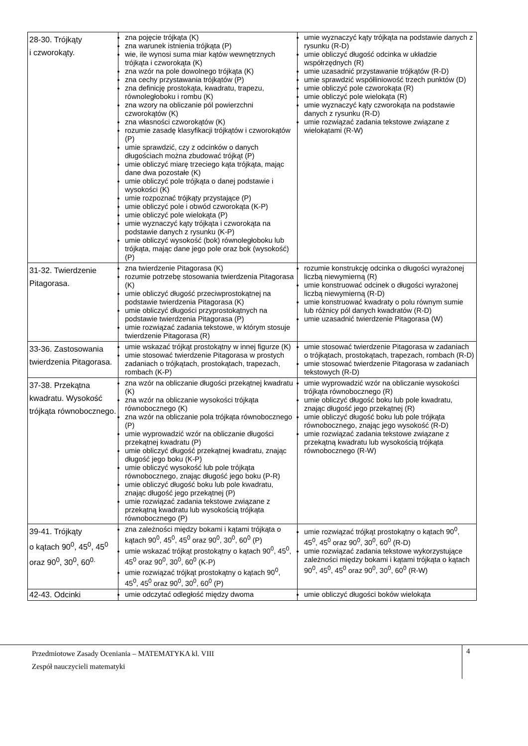| 28-30. Trójkąty i czworokąty. | zna pojęcie trójkąta (K) zna warunek istnienia trójkąta (P) wie, ile wynosi suma miar kątów wewnętrznych trójkąta i czworokąta (K) zna wzór na pole dowolnego trójkąta (K) zna cechy przystawania trójkątów (P) zna definicję prostokąta, kwadratu, trapezu, równoległoboku i rombu (K) zna wzory na obliczanie pól powierzchni czworokątów (K) zna własności czworokątów (K) rozumie zasadę klasyfikacji trójkątów i czworokątów (P) umie sprawdzić, czy z odcinków o danych długościach można zbudować trójkąt (P) umie obliczyć miarę trzeciego kąta trójkąta, mając dane dwa pozostałe (K) umie obliczyć pole trójkąta o danej podstawie i wysokości (K) umie rozpoznać trójkąty przystające (P) umie obliczyć pole i obwód czworokąta (K-P) umie obliczyć pole wielokąta (P) umie wyznaczyć kąty trójkąta i czworokąta na podstawie danych z rysunku (K-P) umie obliczyć wysokość (bok) równoległoboku lub trójkąta, mając dane jego pole oraz bok (wysokość) (P) | umie wyznaczyć kąty trójkąta na podstawie danych z rysunku (R-D) umie obliczyć długość odcinka w układzie współrzędnych (R) umie uzasadnić przystawanie trójkątów (R-D) umie sprawdzić współliniowość trzech punktów (D) umie obliczyć pole czworokąta (R) umie obliczyć pole wielokąta (R) umie wyznaczyć kąty czworokąta na podstawie danych z rysunku (R-D) umie rozwiązać zadania tekstowe związane z wielokątami (R-W) |
| 31-32. Twierdzenie Pitagorasa. | zna twierdzenie Pitagorasa (K) rozumie potrzebę stosowania twierdzenia Pitagorasa (K) umie obliczyć długość przeciwprostokątnej na podstawie twierdzenia Pitagorasa (K) umie obliczyć długości przyprostokątnych na podstawie twierdzenia Pitagorasa (P) umie rozwiązać zadania tekstowe, w którym stosuje twierdzenie Pitagorasa (R) | rozumie konstrukcję odcinka o długości wyrażonej liczbą niewymierną (R) umie konstruować odcinek o długości wyrażonej liczbą niewymierną (R-D) umie konstruować kwadraty o polu równym sumie lub różnicy pól danych kwadratów (R-D) umie uzasadnić twierdzenie Pitagorasa (W) |
| 33-36. Zastosowania twierdzenia Pitagorasa. | umie wskazać trójkąt prostokątny w innej figurze (K) umie stosować twierdzenie Pitagorasa w prostych zadaniach o trójkątach, prostokątach, trapezach, rombach (K-P) | umie stosować twierdzenie Pitagorasa w zadaniach o trójkątach, prostokątach, trapezach, rombach (R-D) umie stosować twierdzenie Pitagorasa w zadaniach tekstowych (R-D) |
| 37-38. Przekątna kwadratu. Wysokość trójkąta równobocznego. | zna wzór na obliczanie długości przekątnej kwadratu (K) zna wzór na obliczanie wysokości trójkąta równobocznego (K) zna wzór na obliczanie pola trójkąta równobocznego (P) umie wyprowadzić wzór na obliczanie długości przekątnej kwadratu (P) umie obliczyć długość przekątnej kwadratu, znając długość jego boku (K-P) umie obliczyć wysokość lub pole trójkąta równobocznego, znając długość jego boku (P-R) umie obliczyć długość boku lub pole kwadratu, znając długość jego przekątnej (P) umie rozwiązać zadania tekstowe związane z przekątną kwadratu lub wysokością trójkąta równobocznego (P) | umie wyprowadzić wzór na obliczanie wysokości trójkąta równobocznego (R) umie obliczyć długość boku lub pole kwadratu, znając długość jego przekątnej (R) umie obliczyć długość boku lub pole trójkąta równobocznego, znając jego wysokość (R-D) umie rozwiązać zadania tekstowe związane z przekątną kwadratu lub wysokością trójkąta równobocznego (R-W) |
| 39-41. Trójkąty o kątach 90<sup>0</sup>, 45<sup>0</sup>, 45<sup>0</sup> oraz 90<sup>0</sup>, 30<sup>0</sup>, 60<sup>0.</sup> | zna zależności między bokami i kątami trójkąta o kątach 90<sup>0</sup>, 45<sup>0</sup>, 45<sup>0</sup> oraz 90<sup>0</sup>, 30<sup>0</sup>, 60<sup>0</sup> (P) umie wskazać trójkąt prostokątny o kątach 90<sup>0</sup>, 45<sup>0</sup>, 45<sup>0</sup> oraz 90<sup>0</sup>, 30<sup>0</sup>, 60<sup>0</sup> (K-P) umie rozwiązać trójkąt prostokątny o kątach 90<sup>0</sup>, 45<sup>0</sup>, 45<sup>0</sup> oraz 90<sup>0</sup>, 30<sup>0</sup>, 60<sup>0</sup> (P) | umie rozwiązać trójkąt prostokątny o kątach 90<sup>0</sup>, 45<sup>0</sup>, 45<sup>0</sup> oraz 90<sup>0</sup>, 30<sup>0</sup>, 60<sup>0</sup> (R-D) umie rozwiązać zadania tekstowe wykorzystujące zależności między bokami i kątami trójkąta o kątach 90<sup>0</sup>, 45<sup>0</sup>, 45<sup>0</sup> oraz 90<sup>0</sup>, 30<sup>0</sup>, 60<sup>0</sup> (R-W) |
| 42-43. Odcinki | umie odczytać odległość między dwoma | umie obliczyć długości boków wielokąta |
Przedmiotowe Zasady Oceniania – MATEMATYKA kl. VIII
Zespół nauczycieli matematyki
4